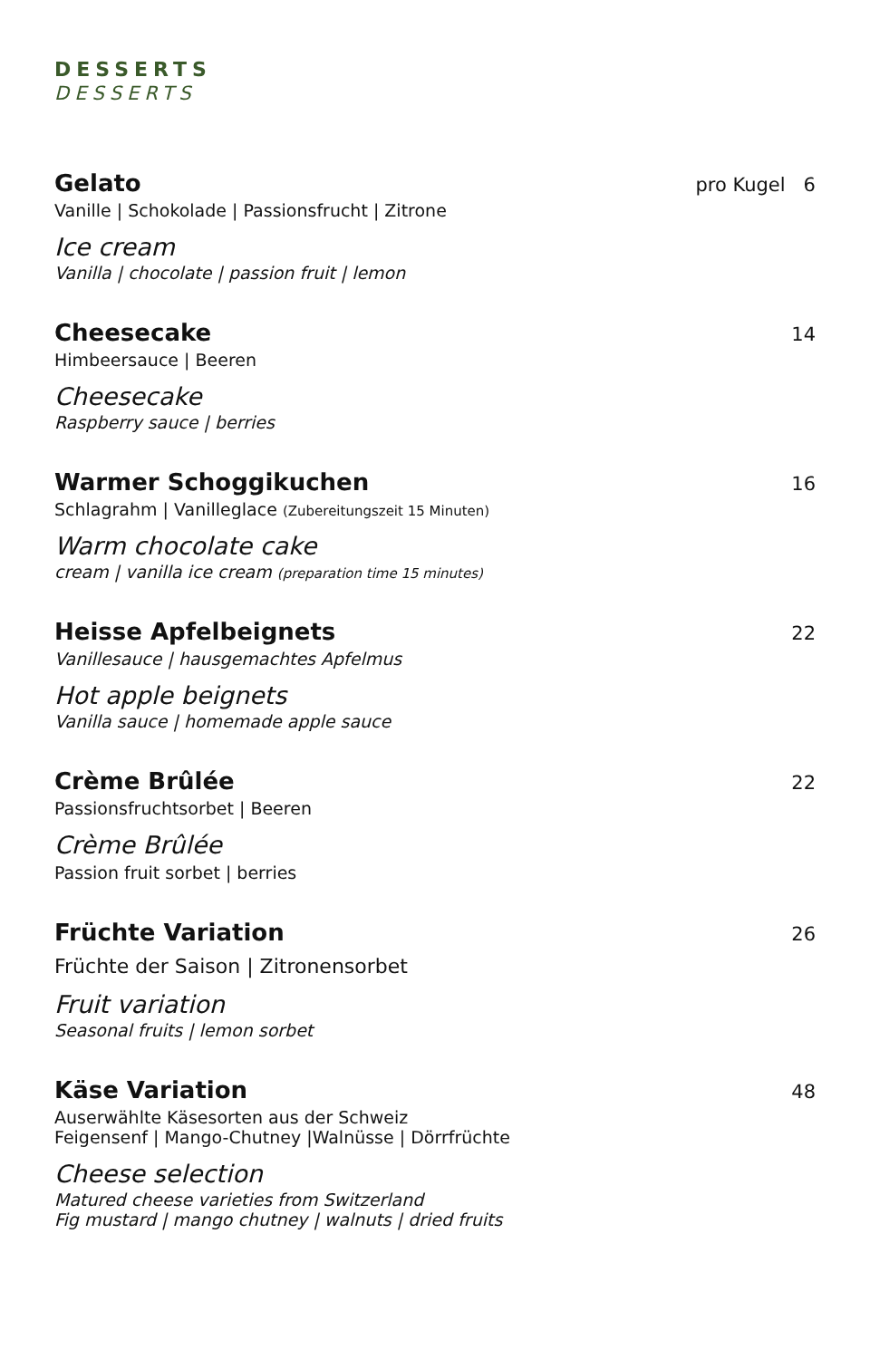DESSERTS
DESSERTS
Gelato pro Kugel 6
Vanille | Schokolade | Passionsfrucht | Zitrone
Ice cream
Vanilla | chocolate | passion fruit | lemon
Cheesecake 14
Himbeersauce | Beeren
Cheesecake
Raspberry sauce | berries
Warmer Schoggikuchen 16
Schlagrahm | Vanilleglace (Zubereitungszeit 15 Minuten)
Warm chocolate cake
cream | vanilla ice cream (preparation time 15 minutes)
Heisse Apfelbeignets 22
Vanillesauce | hausgemachtes Apfelmus
Hot apple beignets
Vanilla sauce | homemade apple sauce
Crème Brûlée 22
Passionsfruchtsorbet | Beeren
Crème Brûlée
Passion fruit sorbet | berries
Früchte Variation 26
Früchte der Saison | Zitronensorbet
Fruit variation
Seasonal fruits | lemon sorbet
Käse Variation 48
Auserwählte Käsesorten aus der Schweiz
Feigensenf | Mango-Chutney |Walnüsse | Dörrfrüchte
Cheese selection
Matured cheese varieties from Switzerland
Fig mustard | mango chutney | walnuts | dried fruits